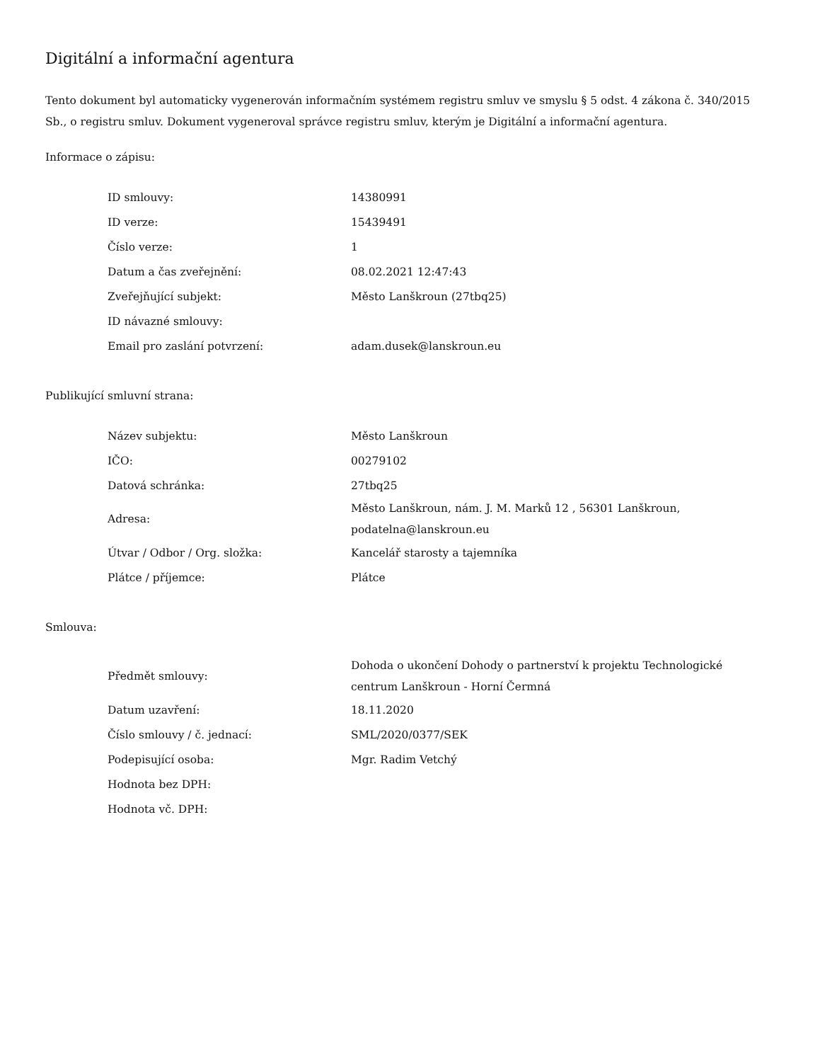Digitální a informační agentura
Tento dokument byl automaticky vygenerován informačním systémem registru smluv ve smyslu § 5 odst. 4 zákona č. 340/2015 Sb., o registru smluv. Dokument vygeneroval správce registru smluv, kterým je Digitální a informační agentura.
Informace o zápisu:
| ID smlouvy: | 14380991 |
| ID verze: | 15439491 |
| Číslo verze: | 1 |
| Datum a čas zveřejnění: | 08.02.2021 12:47:43 |
| Zveřejňující subjekt: | Město Lanškroun (27tbq25) |
| ID návazné smlouvy: | |
| Email pro zaslání potvrzení: | adam.dusek@lanskroun.eu |
Publikující smluvní strana:
| Název subjektu: | Město Lanškroun |
| IČO: | 00279102 |
| Datová schránka: | 27tbq25 |
| Adresa: | Město Lanškroun, nám. J. M. Marků 12 , 56301 Lanškroun, podatelna@lanskroun.eu |
| Útvar / Odbor / Org. složka: | Kancelář starosty a tajemníka |
| Plátce / příjemce: | Plátce |
Smlouva:
| Předmět smlouvy: | Dohoda o ukončení Dohody o partnerství k projektu Technologické centrum Lanškroun - Horní Čermná |
| Datum uzavření: | 18.11.2020 |
| Číslo smlouvy / č. jednací: | SML/2020/0377/SEK |
| Podepisující osoba: | Mgr. Radim Vetchý |
| Hodnota bez DPH: | |
| Hodnota vč. DPH: | |